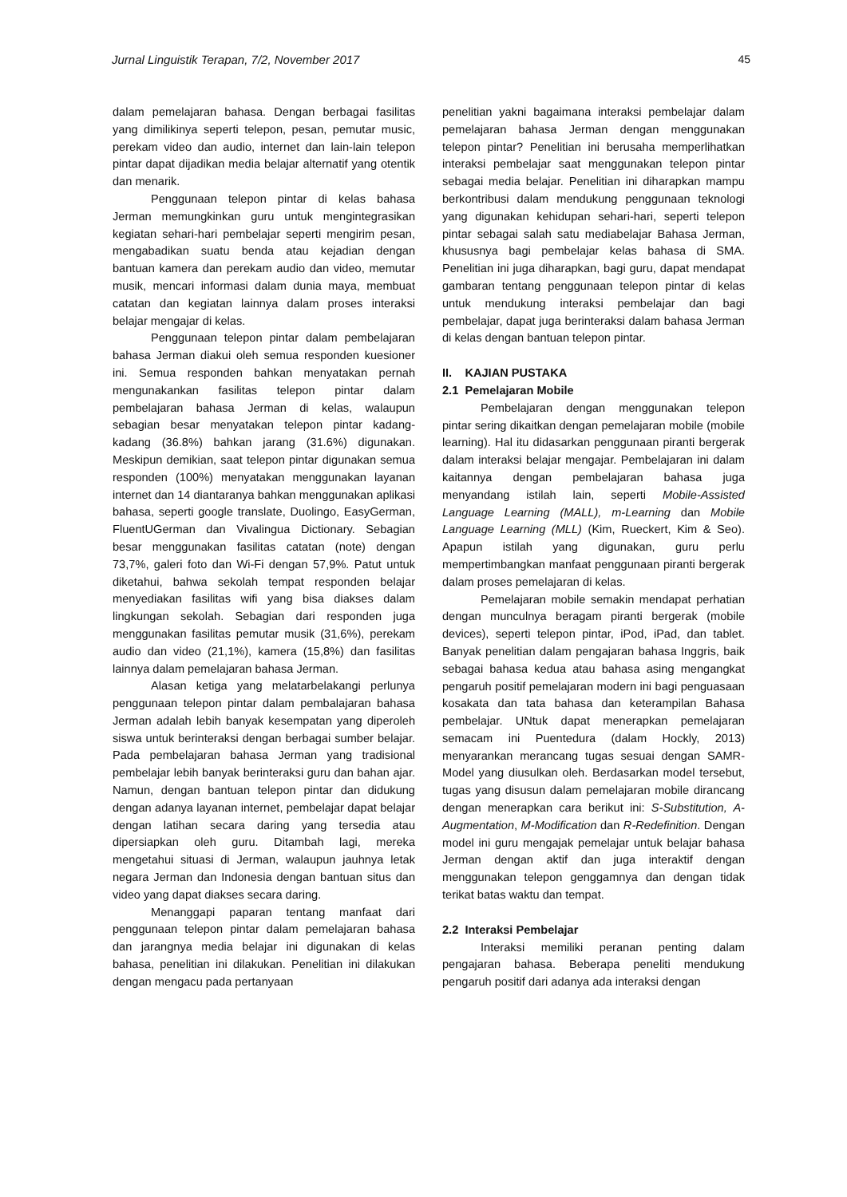Jurnal Linguistik Terapan, 7/2, November 2017 45
dalam pemelajaran bahasa. Dengan berbagai fasilitas yang dimilikinya seperti telepon, pesan, pemutar music, perekam video dan audio, internet dan lain-lain telepon pintar dapat dijadikan media belajar alternatif yang otentik dan menarik.
Penggunaan telepon pintar di kelas bahasa Jerman memungkinkan guru untuk mengintegrasikan kegiatan sehari-hari pembelajar seperti mengirim pesan, mengabadikan suatu benda atau kejadian dengan bantuan kamera dan perekam audio dan video, memutar musik, mencari informasi dalam dunia maya, membuat catatan dan kegiatan lainnya dalam proses interaksi belajar mengajar di kelas.
Penggunaan telepon pintar dalam pembelajaran bahasa Jerman diakui oleh semua responden kuesioner ini. Semua responden bahkan menyatakan pernah mengunakankan fasilitas telepon pintar dalam pembelajaran bahasa Jerman di kelas, walaupun sebagian besar menyatakan telepon pintar kadang-kadang (36.8%) bahkan jarang (31.6%) digunakan. Meskipun demikian, saat telepon pintar digunakan semua responden (100%) menyatakan menggunakan layanan internet dan 14 diantaranya bahkan menggunakan aplikasi bahasa, seperti google translate, Duolingo, EasyGerman, FluentUGerman dan Vivalingua Dictionary. Sebagian besar menggunakan fasilitas catatan (note) dengan 73,7%, galeri foto dan Wi-Fi dengan 57,9%. Patut untuk diketahui, bahwa sekolah tempat responden belajar menyediakan fasilitas wifi yang bisa diakses dalam lingkungan sekolah. Sebagian dari responden juga menggunakan fasilitas pemutar musik (31,6%), perekam audio dan video (21,1%), kamera (15,8%) dan fasilitas lainnya dalam pemelajaran bahasa Jerman.
Alasan ketiga yang melatarbelakangi perlunya penggunaan telepon pintar dalam pembalajaran bahasa Jerman adalah lebih banyak kesempatan yang diperoleh siswa untuk berinteraksi dengan berbagai sumber belajar. Pada pembelajaran bahasa Jerman yang tradisional pembelajar lebih banyak berinteraksi guru dan bahan ajar. Namun, dengan bantuan telepon pintar dan didukung dengan adanya layanan internet, pembelajar dapat belajar dengan latihan secara daring yang tersedia atau dipersiapkan oleh guru. Ditambah lagi, mereka mengetahui situasi di Jerman, walaupun jauhnya letak negara Jerman dan Indonesia dengan bantuan situs dan video yang dapat diakses secara daring.
Menanggapi paparan tentang manfaat dari penggunaan telepon pintar dalam pemelajaran bahasa dan jarangnya media belajar ini digunakan di kelas bahasa, penelitian ini dilakukan. Penelitian ini dilakukan dengan mengacu pada pertanyaan
penelitian yakni bagaimana interaksi pembelajar dalam pemelajaran bahasa Jerman dengan menggunakan telepon pintar? Penelitian ini berusaha memperlihatkan interaksi pembelajar saat menggunakan telepon pintar sebagai media belajar. Penelitian ini diharapkan mampu berkontribusi dalam mendukung penggunaan teknologi yang digunakan kehidupan sehari-hari, seperti telepon pintar sebagai salah satu mediabelajar Bahasa Jerman, khususnya bagi pembelajar kelas bahasa di SMA. Penelitian ini juga diharapkan, bagi guru, dapat mendapat gambaran tentang penggunaan telepon pintar di kelas untuk mendukung interaksi pembelajar dan bagi pembelajar, dapat juga berinteraksi dalam bahasa Jerman di kelas dengan bantuan telepon pintar.
II. KAJIAN PUSTAKA
2.1 Pemelajaran Mobile
Pembelajaran dengan menggunakan telepon pintar sering dikaitkan dengan pemelajaran mobile (mobile learning). Hal itu didasarkan penggunaan piranti bergerak dalam interaksi belajar mengajar. Pembelajaran ini dalam kaitannya dengan pembelajaran bahasa juga menyandang istilah lain, seperti Mobile-Assisted Language Learning (MALL), m-Learning dan Mobile Language Learning (MLL) (Kim, Rueckert, Kim & Seo). Apapun istilah yang digunakan, guru perlu mempertimbangkan manfaat penggunaan piranti bergerak dalam proses pemelajaran di kelas.
Pemelajaran mobile semakin mendapat perhatian dengan munculnya beragam piranti bergerak (mobile devices), seperti telepon pintar, iPod, iPad, dan tablet. Banyak penelitian dalam pengajaran bahasa Inggris, baik sebagai bahasa kedua atau bahasa asing mengangkat pengaruh positif pemelajaran modern ini bagi penguasaan kosakata dan tata bahasa dan keterampilan Bahasa pembelajar. UNtuk dapat menerapkan pemelajaran semacam ini Puentedura (dalam Hockly, 2013) menyarankan merancang tugas sesuai dengan SAMR-Model yang diusulkan oleh. Berdasarkan model tersebut, tugas yang disusun dalam pemelajaran mobile dirancang dengan menerapkan cara berikut ini: S-Substitution, A-Augmentation, M-Modification dan R-Redefinition. Dengan model ini guru mengajak pemelajar untuk belajar bahasa Jerman dengan aktif dan juga interaktif dengan menggunakan telepon genggamnya dan dengan tidak terikat batas waktu dan tempat.
2.2 Interaksi Pembelajar
Interaksi memiliki peranan penting dalam pengajaran bahasa. Beberapa peneliti mendukung pengaruh positif dari adanya ada interaksi dengan